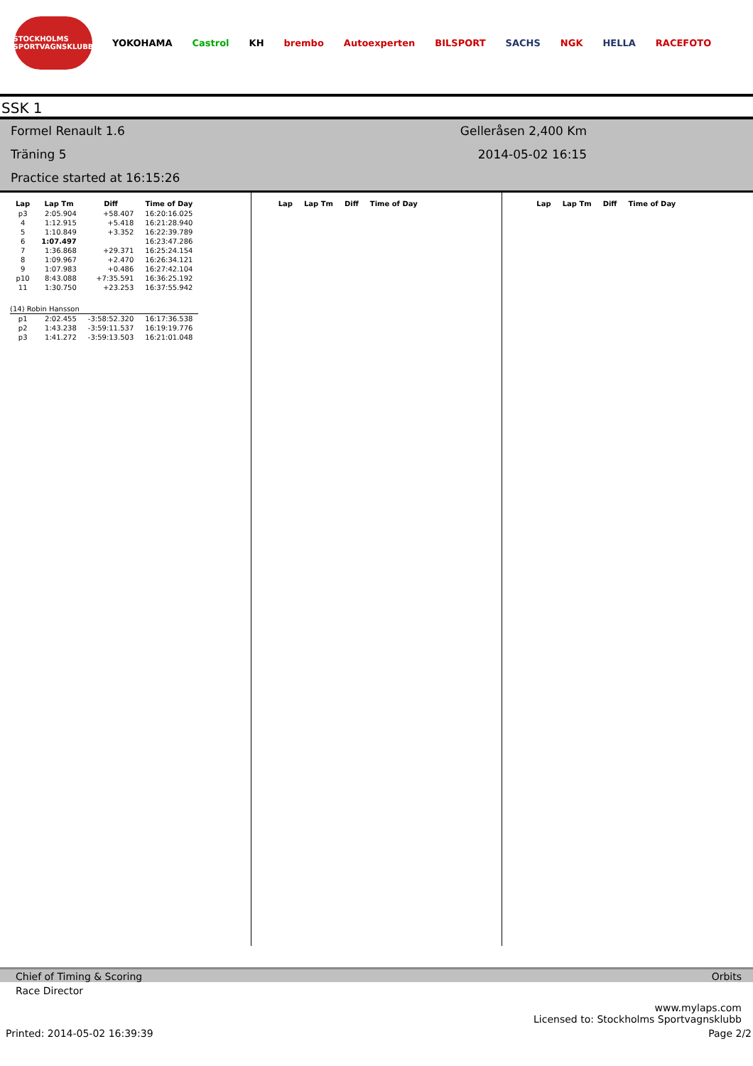STOCKHOLMS SPORTVAGNSKLUBB
YOKOHAMA Castrol KH brembo Autoexperten BILSPORT SACHS NGK HELLA RACEFOTO
SSK 1
Formel Renault 1.6
Träning 5
Practice started at 16:15:26
Gelleråsen 2,400 Km
2014-05-02 16:15
| Lap | Lap Tm | Diff | Time of Day |
| --- | --- | --- | --- |
| p3 | 2:05.904 | +58.407 | 16:20:16.025 |
| 4 | 1:12.915 | +5.418 | 16:21:28.940 |
| 5 | 1:10.849 | +3.352 | 16:22:39.789 |
| 6 | 1:07.497 | | 16:23:47.286 |
| 7 | 1:36.868 | +29.371 | 16:25:24.154 |
| 8 | 1:09.967 | +2.470 | 16:26:34.121 |
| 9 | 1:07.983 | +0.486 | 16:27:42.104 |
| p10 | 8:43.088 | +7:35.591 | 16:36:25.192 |
| 11 | 1:30.750 | +23.253 | 16:37:55.942 |
| (14) Robin Hansson | | | |
| p1 | 2:02.455 | -3:58:52.320 | 16:17:36.538 |
| p2 | 1:43.238 | -3:59:11.537 | 16:19:19.776 |
| p3 | 1:41.272 | -3:59:13.503 | 16:21:01.048 |
| Lap | Lap Tm | Diff | Time of Day |
| --- | --- | --- | --- |
| Lap | Lap Tm | Diff | Time of Day |
| --- | --- | --- | --- |
Chief of Timing & Scoring Orbits
Race Director
www.mylaps.com
Licensed to: Stockholms Sportvagnsklubb
Printed: 2014-05-02 16:39:39 Page 2/2